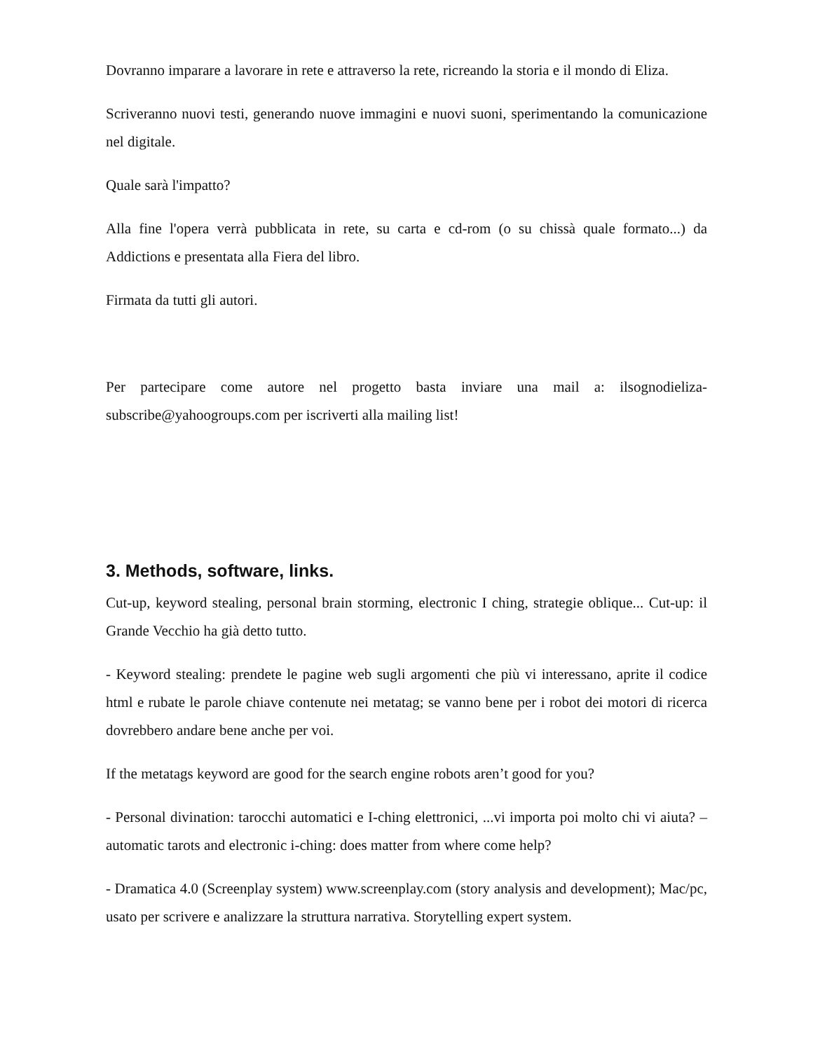Dovranno imparare a lavorare in rete e attraverso la rete, ricreando la storia e il mondo di Eliza.
Scriveranno nuovi testi, generando nuove immagini e nuovi suoni, sperimentando la comunicazione nel digitale.
Quale sarà l'impatto?
Alla fine l'opera verrà pubblicata in rete, su carta e cd-rom (o su chissà quale formato...) da Addictions e presentata alla Fiera del libro.
Firmata da tutti gli autori.
Per partecipare come autore nel progetto basta inviare una mail a: ilsognodieliza-subscribe@yahoogroups.com per iscriverti alla mailing list!
3. Methods, software, links.
Cut-up, keyword stealing, personal brain storming, electronic I ching, strategie oblique... Cut-up: il Grande Vecchio ha già detto tutto.
- Keyword stealing: prendete le pagine web sugli argomenti che più vi interessano, aprite il codice html e rubate le parole chiave contenute nei metatag; se vanno bene per i robot dei motori di ricerca dovrebbero andare bene anche per voi.
If the metatags keyword are good for the search engine robots aren’t good for you?
- Personal divination: tarocchi automatici e I-ching elettronici, ...vi importa poi molto chi vi aiuta? – automatic tarots and electronic i-ching: does matter from where come help?
- Dramatica 4.0 (Screenplay system) www.screenplay.com (story analysis and development); Mac/pc, usato per scrivere e analizzare la struttura narrativa. Storytelling expert system.